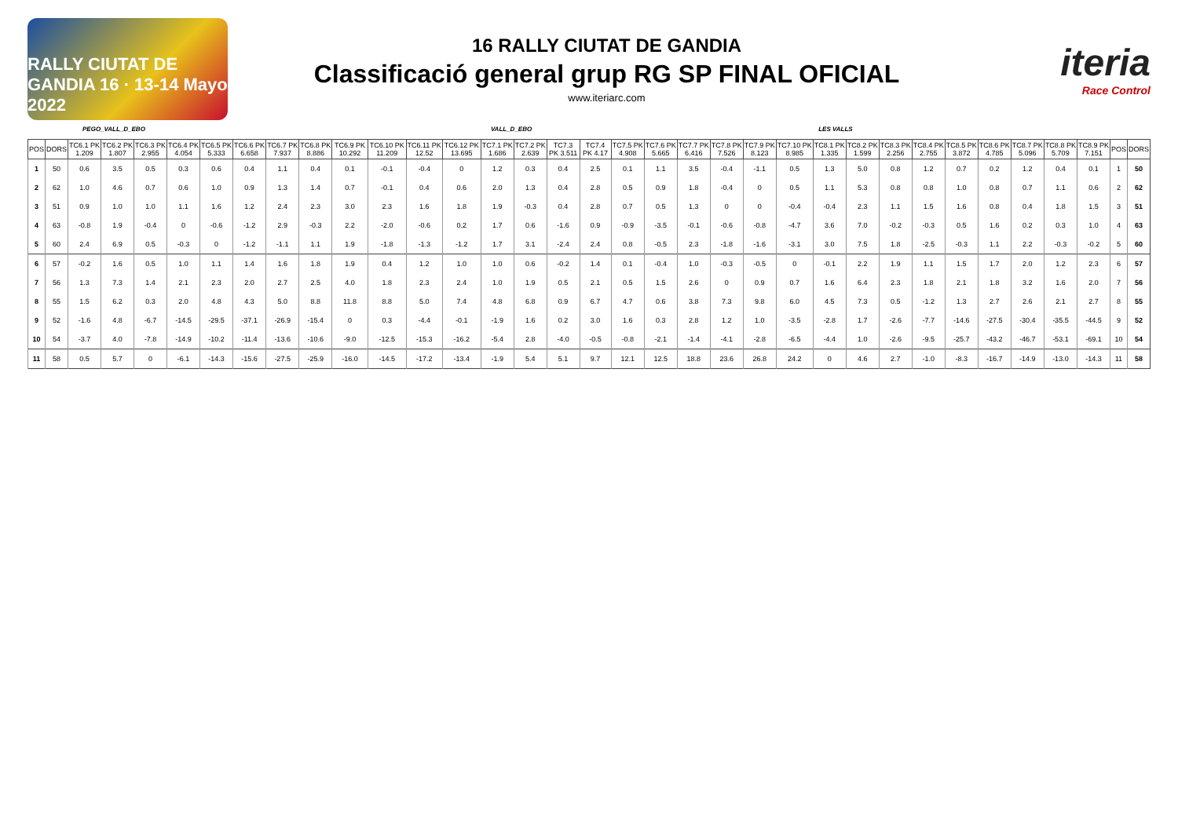RALLY CIUTAT DE GANDIA 16 · 13-14 Mayo 2022
16 RALLY CIUTAT DE GANDIA
Classificació general grup RG SP FINAL OFICIAL
www.iteriarc.com
iteria
Race Control
PEGO_VALL_D_EBO VALL_D_EBO LES VALLS
| POS | DORS | TC6.1 PK 1.209 | TC6.2 PK 1.807 | TC6.3 PK 2.955 | TC6.4 PK 4.054 | TC6.5 PK 5.333 | TC6.6 PK 6.658 | TC6.7 PK 7.937 | TC6.8 PK 8.886 | TC6.9 PK 10.292 | TC6.10 PK 11.209 | TC6.11 PK 12.52 | TC6.12 PK 13.695 | TC7.1 PK 1.686 | TC7.2 PK 2.639 | TC7.3 PK 3.511 | TC7.4 PK 4.17 | TC7.5 PK 4.908 | TC7.6 PK 5.665 | TC7.7 PK 6.416 | TC7.8 PK 7.526 | TC7.9 PK 8.123 | TC7.10 PK 8.985 | TC8.1 PK 1.335 | TC8.2 PK 1.599 | TC8.3 PK 2.256 | TC8.4 PK 2.755 | TC8.5 PK 3.872 | TC8.6 PK 4.785 | TC8.7 PK 5.096 | TC8.8 PK 5.709 | TC8.9 PK 7.151 | POS | DORS |
| --- | --- | --- | --- | --- | --- | --- | --- | --- | --- | --- | --- | --- | --- | --- | --- | --- | --- | --- | --- | --- | --- | --- | --- | --- | --- | --- | --- | --- | --- | --- | --- | --- | --- | --- |
| 1 | 50 | 0.6 | 3.5 | 0.5 | 0.3 | 0.6 | 0.4 | 1.1 | 0.4 | 0.1 | -0.1 | -0.4 | 0 | 1.2 | 0.3 | 0.4 | 2.5 | 0.1 | 1.1 | 3.5 | -0.4 | -1.1 | 0.5 | 1.3 | 5.0 | 0.8 | 1.2 | 0.7 | 0.2 | 1.2 | 0.4 | 0.1 | 1 | 50 |
| 2 | 62 | 1.0 | 4.6 | 0.7 | 0.6 | 1.0 | 0.9 | 1.3 | 1.4 | 0.7 | -0.1 | 0.4 | 0.6 | 2.0 | 1.3 | 0.4 | 2.8 | 0.5 | 0.9 | 1.8 | -0.4 | 0 | 0.5 | 1.1 | 5.3 | 0.8 | 0.8 | 1.0 | 0.8 | 0.7 | 1.1 | 0.6 | 2 | 62 |
| 3 | 51 | 0.9 | 1.0 | 1.0 | 1.1 | 1.6 | 1.2 | 2.4 | 2.3 | 3.0 | 2.3 | 1.6 | 1.8 | 1.9 | -0.3 | 0.4 | 2.8 | 0.7 | 0.5 | 1.3 | 0 | 0 | -0.4 | -0.4 | 2.3 | 1.1 | 1.5 | 1.6 | 0.8 | 0.4 | 1.8 | 1.5 | 3 | 51 |
| 4 | 63 | -0.8 | 1.9 | -0.4 | 0 | -0.6 | -1.2 | 2.9 | -0.3 | 2.2 | -2.0 | -0.6 | 0.2 | 1.7 | 0.6 | -1.6 | 0.9 | -0.9 | -3.5 | -0.1 | -0.6 | -0.8 | -4.7 | 3.6 | 7.0 | -0.2 | -0.3 | 0.5 | 1.6 | 0.2 | 0.3 | 1.0 | 4 | 63 |
| 5 | 60 | 2.4 | 6.9 | 0.5 | -0.3 | 0 | -1.2 | -1.1 | 1.1 | 1.9 | -1.8 | -1.3 | -1.2 | 1.7 | 3.1 | -2.4 | 2.4 | 0.8 | -0.5 | 2.3 | -1.8 | -1.6 | -3.1 | 3.0 | 7.5 | 1.8 | -2.5 | -0.3 | 1.1 | 2.2 | -0.3 | -0.2 | 5 | 60 |
| 6 | 57 | -0.2 | 1.6 | 0.5 | 1.0 | 1.1 | 1.4 | 1.6 | 1.8 | 1.9 | 0.4 | 1.2 | 1.0 | 1.0 | 0.6 | -0.2 | 1.4 | 0.1 | -0.4 | 1.0 | -0.3 | -0.5 | 0 | -0.1 | 2.2 | 1.9 | 1.1 | 1.5 | 1.7 | 2.0 | 1.2 | 2.3 | 6 | 57 |
| 7 | 56 | 1.3 | 7.3 | 1.4 | 2.1 | 2.3 | 2.0 | 2.7 | 2.5 | 4.0 | 1.8 | 2.3 | 2.4 | 1.0 | 1.9 | 0.5 | 2.1 | 0.5 | 1.5 | 2.6 | 0 | 0.9 | 0.7 | 1.6 | 6.4 | 2.3 | 1.8 | 2.1 | 1.8 | 3.2 | 1.6 | 2.0 | 7 | 56 |
| 8 | 55 | 1.5 | 6.2 | 0.3 | 2.0 | 4.8 | 4.3 | 5.0 | 8.8 | 11.8 | 8.8 | 5.0 | 7.4 | 4.8 | 6.8 | 0.9 | 6.7 | 4.7 | 0.6 | 3.8 | 7.3 | 9.8 | 6.0 | 4.5 | 7.3 | 0.5 | -1.2 | 1.3 | 2.7 | 2.6 | 2.1 | 2.7 | 8 | 55 |
| 9 | 52 | -1.6 | 4.8 | -6.7 | -14.5 | -29.5 | -37.1 | -26.9 | -15.4 | 0 | 0.3 | -4.4 | -0.1 | -1.9 | 1.6 | 0.2 | 3.0 | 1.6 | 0.3 | 2.8 | 1.2 | 1.0 | -3.5 | -2.8 | 1.7 | -2.6 | -7.7 | -14.6 | -27.5 | -30.4 | -35.5 | -44.5 | 9 | 52 |
| 10 | 54 | -3.7 | 4.0 | -7.8 | -14.9 | -10.2 | -11.4 | -13.6 | -10.6 | -9.0 | -12.5 | -15.3 | -16.2 | -5.4 | 2.8 | -4.0 | -0.5 | -0.8 | -2.1 | -1.4 | -4.1 | -2.8 | -6.5 | -4.4 | 1.0 | -2.6 | -9.5 | -25.7 | -43.2 | -46.7 | -53.1 | -69.1 | 10 | 54 |
| 11 | 58 | 0.5 | 5.7 | 0 | -6.1 | -14.3 | -15.6 | -27.5 | -25.9 | -16.0 | -14.5 | -17.2 | -13.4 | -1.9 | 5.4 | 5.1 | 9.7 | 12.1 | 12.5 | 18.8 | 23.6 | 26.8 | 24.2 | 0 | 4.6 | 2.7 | -1.0 | -8.3 | -16.7 | -14.9 | -13.0 | -14.3 | 11 | 58 |